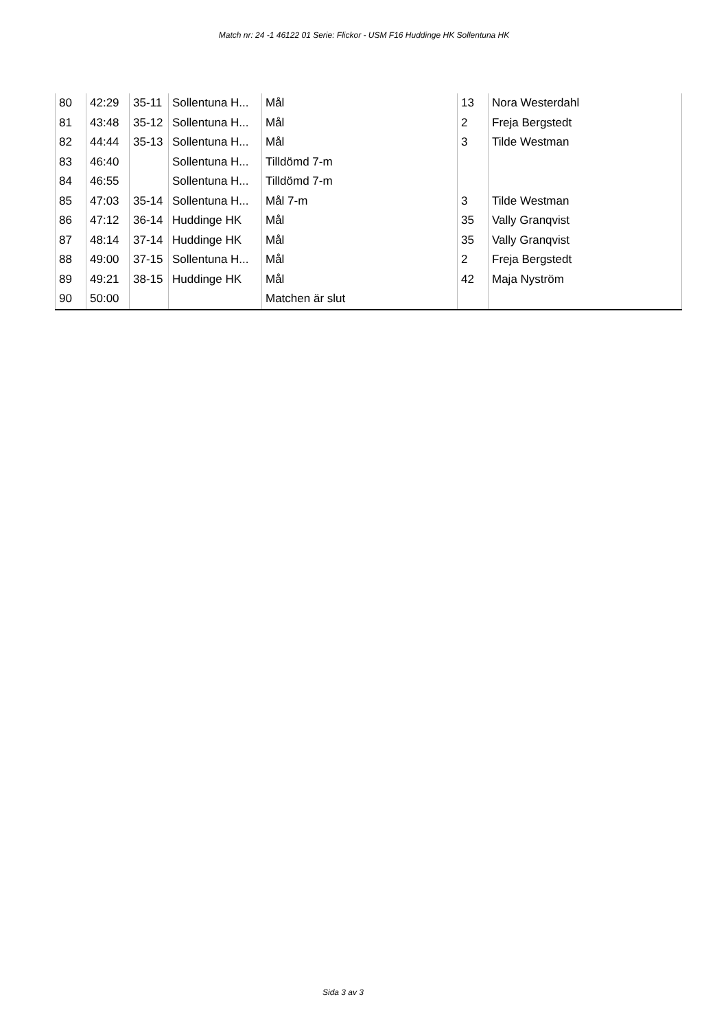Match nr: 24 -1 46122 01 Serie: Flickor - USM F16 Huddinge HK Sollentuna HK
| 80 | 42:29 | 35-11 | Sollentuna H... | Mål | 13 | Nora Westerdahl |
| 81 | 43:48 | 35-12 | Sollentuna H... | Mål | 2 | Freja Bergstedt |
| 82 | 44:44 | 35-13 | Sollentuna H... | Mål | 3 | Tilde Westman |
| 83 | 46:40 | | Sollentuna H... | Tilldömd 7-m | | |
| 84 | 46:55 | | Sollentuna H... | Tilldömd 7-m | | |
| 85 | 47:03 | 35-14 | Sollentuna H... | Mål 7-m | 3 | Tilde Westman |
| 86 | 47:12 | 36-14 | Huddinge HK | Mål | 35 | Vally Granqvist |
| 87 | 48:14 | 37-14 | Huddinge HK | Mål | 35 | Vally Granqvist |
| 88 | 49:00 | 37-15 | Sollentuna H... | Mål | 2 | Freja Bergstedt |
| 89 | 49:21 | 38-15 | Huddinge HK | Mål | 42 | Maja Nyström |
| 90 | 50:00 | | | Matchen är slut | | |
Sida 3 av 3